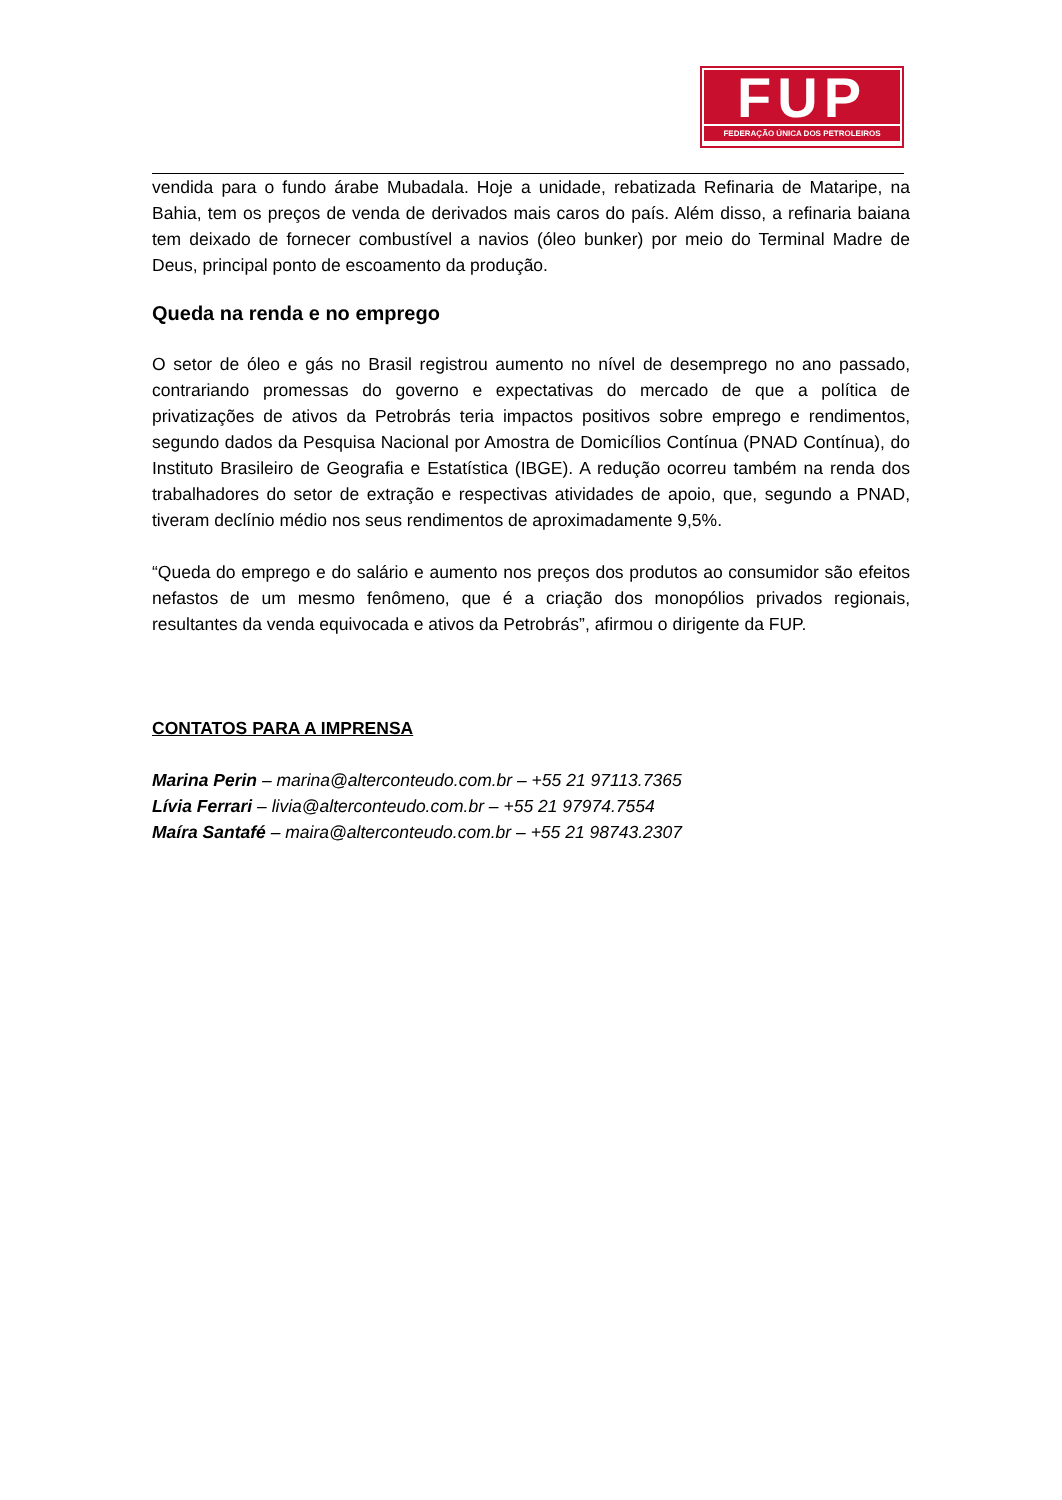FUP
FEDERAÇÃO ÚNICA DOS PETROLEIROS
vendida para o fundo árabe Mubadala. Hoje a unidade, rebatizada Refinaria de Mataripe, na Bahia, tem os preços de venda de derivados mais caros do país. Além disso, a refinaria baiana tem deixado de fornecer combustível a navios (óleo bunker) por meio do Terminal Madre de Deus, principal ponto de escoamento da produção.
Queda na renda e no emprego
O setor de óleo e gás no Brasil registrou aumento no nível de desemprego no ano passado, contrariando promessas do governo e expectativas do mercado de que a política de privatizações de ativos da Petrobrás teria impactos positivos sobre emprego e rendimentos, segundo dados da Pesquisa Nacional por Amostra de Domicílios Contínua (PNAD Contínua), do Instituto Brasileiro de Geografia e Estatística (IBGE). A redução ocorreu também na renda dos trabalhadores do setor de extração e respectivas atividades de apoio, que, segundo a PNAD, tiveram declínio médio nos seus rendimentos de aproximadamente 9,5%.
“Queda do emprego e do salário e aumento nos preços dos produtos ao consumidor são efeitos nefastos de um mesmo fenômeno, que é a criação dos monopólios privados regionais, resultantes da venda equivocada e ativos da Petrobrás”, afirmou o dirigente da FUP.
CONTATOS PARA A IMPRENSA
Marina Perin – marina@alterconteudo.com.br – +55 21 97113.7365
Lívia Ferrari – livia@alterconteudo.com.br – +55 21 97974.7554
Maíra Santafé – maira@alterconteudo.com.br – +55 21 98743.2307